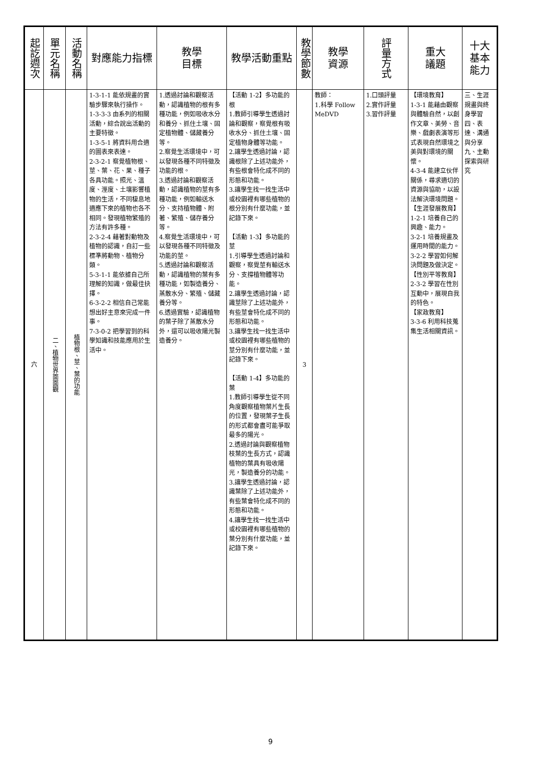| 起訖週次 | 單元名稱 | 活動名稱 | 對應能力指標 | 教學 目標 | 教學活動重點 | 教學節數 | 教學 資源 | 評量方式 | 重大 議題 | 十大基本能力 |
| --- | --- | --- | --- | --- | --- | --- | --- | --- | --- | --- |
| 六 | 二、植物世界面面觀 | 植物根、莖、葉的功能 | 1-3-1-1 能依規畫的實驗步驟來執行操作。 1-3-3-3 由系列的相關活動，綜合說出活動的主要特徵。 1-3-5-1 將資料用合適的圖表來表達。 2-3-2-1 察覺植物根、莖、葉、花、果、種子各具功能。照光、溫度、溼度、土壤影響植物的生活，不同棲息地適應下來的植物也各不相同。發現植物繁殖的方法有許多種。 2-3-2-4 藉著對動物及植物的認識，自訂一些標準將動物、植物分類。 5-3-1-1 能依據自己所理解的知識，做最佳抉擇。 6-3-2-2 相信自己常能想出好主意來完成一件事。 7-3-0-2 把學習到的科學知識和技能應用於生活中。 | 1.透過討論和觀察活動，認識植物的根有多種功能，例如吸收水分和養分、抓住土壤、固定植物體、儲藏養分等。 2.察覺生活環境中，可以發現各種不同特徵及功能的根。 3.透過討論和觀察活動，認識植物的莖有多種功能，例如輸送水分、支持植物體、附著、繁殖、儲存養分等。 4.察覺生活環境中，可以發現各種不同特徵及功能的莖。 5.透過討論和觀察活動，認識植物的葉有多種功能，如製造養分、蒸散水分、繁殖、儲藏養分等。 6.透過實驗，認識植物的葉子除了蒸散水分外，還可以吸收陽光製造養分。 | 【活動 1-2】多功能的根 1.教師引導學生透過討論和觀察，察覺根有吸收水分、抓住土壤、固定植物身體等功能。 2.讓學生透過討論，認識根除了上述功能外，有些根會特化成不同的形態和功能。 3.讓學生找一找生活中或校園裡有哪些植物的根分別有什麼功能，並記錄下來。 【活動 1-3】多功能的莖 1.引導學生透過討論和觀察，察覺莖有輸送水分、支撐植物體等功能。 2.讓學生透過討論，認識莖除了上述功能外，有些莖會特化成不同的形態和功能。 3.讓學生找一找生活中或校園裡有哪些植物的莖分別有什麼功能，並記錄下來。 【活動 1-4】多功能的葉 1.教師引導學生從不同角度觀察植物葉片生長的位置，發現葉子生長的形式都會盡可能爭取最多的陽光。 2.透過討論與觀察植物枝葉的生長方式，認識植物的葉具有吸收陽光，製造養分的功能。 3.讓學生透過討論，認識葉除了上述功能外，有些葉會特化成不同的形態和功能。 4.讓學生找一找生活中或校園裡有哪些植物的葉分別有什麼功能，並記錄下來。 | 3 | 教師： 1.科學 Follow MeDVD | 1.口頭評量 2.實作評量 3.習作評量 | 【環境教育】 1-3-1 能藉由觀察與體驗自然，以創作文章、美勞、音樂、戲劇表演等形式表現自然環境之美與對環境的關懷。 4-3-4 能建立伙伴關係，尋求適切的資源與協助，以設法解決環境問題。 【生涯發展教育】 1-2-1 培養自己的興趣、能力。 3-2-1 培養規畫及運用時間的能力。 3-2-2 學習如何解決問題及做決定。 【性別平等教育】 2-3-2 學習在性別互動中，展現自我的特色。 【家政教育】 3-3-6 利用科技蒐集生活相關資訊。 | 三、生涯規畫與終身學習 四、表達、溝通與分享 九、主動探索與研究 |
9